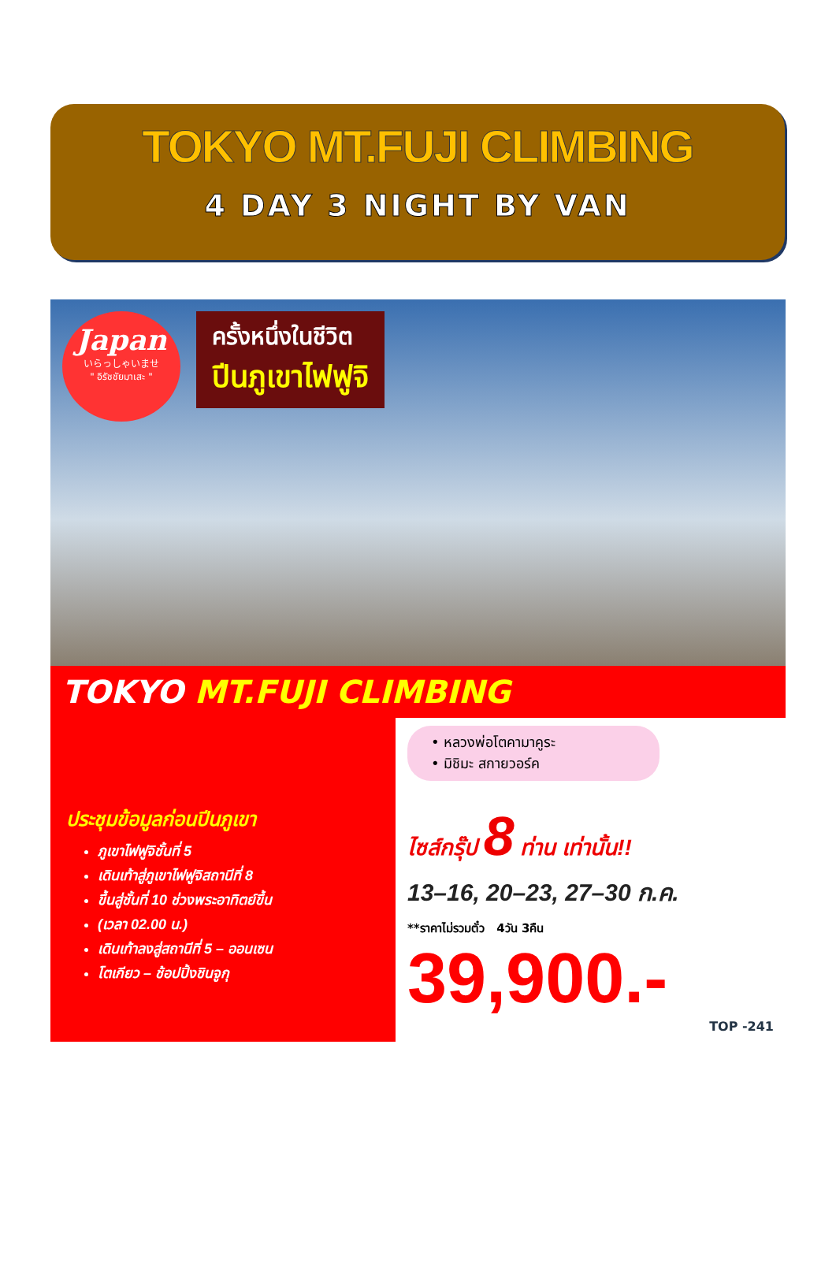TOKYO MT.FUJI CLIMBING
4 DAY 3 NIGHT BY VAN
Japan いらっしゃいませ
" อิรัชชัยมาเสะ "
ครั้งหนึ่งในชีวิต ปีนภูเขาไฟฟูจิ
TOKYO MT.FUJI CLIMBING
ประชุมข้อมูลก่อนปีนภูเขา
ภูเขาไฟฟูจิชั้นที่ 5
เดินเท้าสู่ภูเขาไฟฟูจิสถานีที่ 8
ขึ้นสู่ชั้นที่ 10 ช่วงพระอาทิตย์ขึ้น
(เวลา 02.00 น.)
เดินเท้าลงสู่สถานีที่ 5 – ออนเซน
โตเกียว – ช้อปปิ้งชินจูกุ
• หลวงพ่อโตคามาคูระ
• มิชิมะ สกายวอร์ค
ไซส์กรุ๊ป 8 ท่าน เท่านั้น!!
13–16, 20–23, 27–30 ก.ค.
**ราคาไม่รวมตั๋ว 4วัน 3คืน
39,900.-
TOP -241